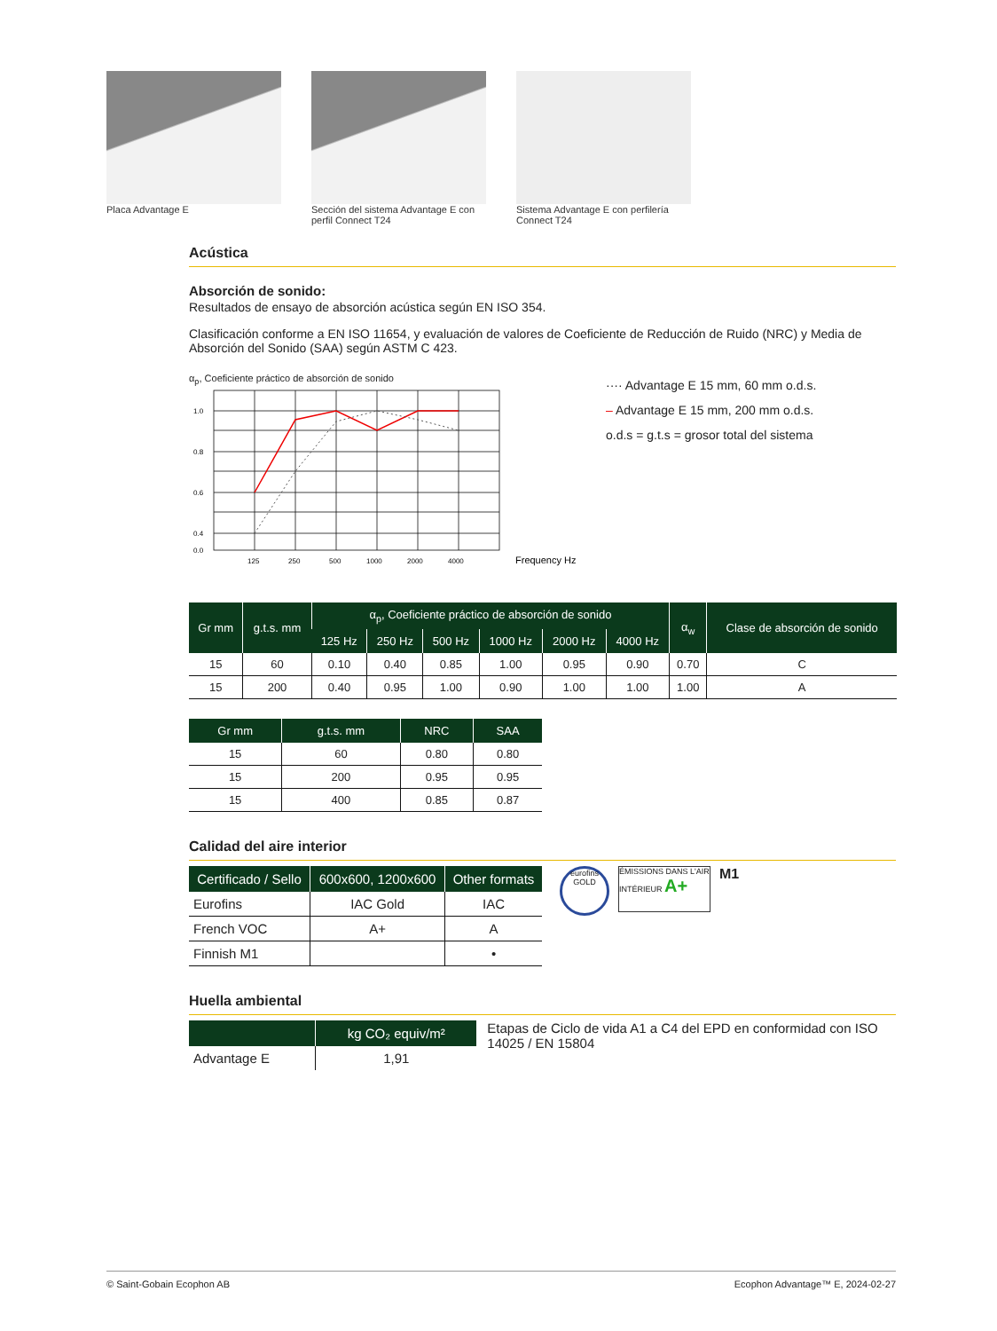Placa Advantage E Sección del sistema Advantage E con perfil Connect T24
Sistema Advantage E con perfilería Connect T24
Acústica
Absorción de sonido:
Resultados de ensayo de absorción acústica según EN ISO 354.
Clasificación conforme a EN ISO 11654, y evaluación de valores de Coeficiente de Reducción de Ruido (NRC) y Media de Absorción del Sonido (SAA) según ASTM C 423.
α<sub>p</sub>, Coeficiente práctico de absorción de sonido
1.0
0.8
0.6
0.4
0.0
125
250
500
1000
2000
4000
Frequency Hz
···· Advantage E 15 mm, 60 mm o.d.s.
– Advantage E 15 mm, 200 mm o.d.s.
o.d.s = g.t.s = grosor total del sistema
| Gr mm | g.t.s. mm | α<sub>p</sub>, Coeficiente práctico de absorción de sonido | | | | | | α<sub>w</sub> | Clase de absorción de sonido |
| --- | --- | --- | --- | --- | --- | --- | --- | --- | --- |
| | | 125 Hz | 250 Hz | 500 Hz | 1000 Hz | 2000 Hz | 4000 Hz | | |
| 15 | 60 | 0.10 | 0.40 | 0.85 | 1.00 | 0.95 | 0.90 | 0.70 | C |
| 15 | 200 | 0.40 | 0.95 | 1.00 | 0.90 | 1.00 | 1.00 | 1.00 | A |
| Gr mm | g.t.s. mm | NRC | SAA |
| --- | --- | --- | --- |
| 15 | 60 | 0.80 | 0.80 |
| 15 | 200 | 0.95 | 0.95 |
| 15 | 400 | 0.85 | 0.87 |
Calidad del aire interior
| Certificado / Sello | 600x600, 1200x600 | Other formats |
| --- | --- | --- |
| Eurofins | IAC Gold | IAC |
| French VOC | A+ | A |
| Finnish M1 | | • |
eurofins GOLD
ÉMISSIONS DANS L'AIR INTÉRIEUR A+
M1
Huella ambiental
| | kg CO₂ equiv/m² |
| --- | --- |
| Advantage E | 1,91 |
Etapas de Ciclo de vida A1 a C4 del EPD en conformidad con ISO 14025 / EN 15804
© Saint-Gobain Ecophon AB Ecophon Advantage™ E, 2024-02-27